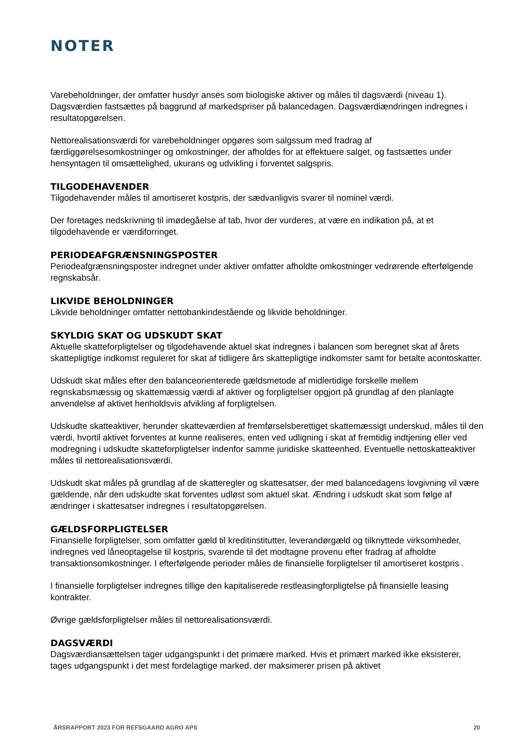NOTER
Varebeholdninger, der omfatter husdyr anses som biologiske aktiver og måles til dagsværdi (niveau 1). Dagsværdien fastsættes på baggrund af markedspriser på balancedagen. Dagsværdiændringen indregnes i resultatopgørelsen.
Nettorealisationsværdi for varebeholdninger opgøres som salgssum med fradrag af færdiggørelsesomkostninger og omkostninger, der afholdes for at effektuere salget, og fastsættes under hensyntagen til omsættelighed, ukurans og udvikling i forventet salgspris.
TILGODEHAVENDER
Tilgodehavender måles til amortiseret kostpris, der sædvanligvis svarer til nominel værdi.
Der foretages nedskrivning til imødegåelse af tab, hvor der vurderes, at være en indikation på, at et tilgodehavende er værdiforringet.
PERIODEAFGRÆNSNINGSPOSTER
Periodeafgrænsningsposter indregnet under aktiver omfatter afholdte omkostninger vedrørende efterfølgende regnskabsår.
LIKVIDE BEHOLDNINGER
Likvide beholdninger omfatter nettobankindestående og likvide beholdninger.
SKYLDIG SKAT OG UDSKUDT SKAT
Aktuelle skatteforpligtelser og tilgodehavende aktuel skat indregnes i balancen som beregnet skat af årets skattepligtige indkomst reguleret for skat af tidligere års skattepligtige indkomster samt for betalte acontoskatter.
Udskudt skat måles efter den balanceorienterede gældsmetode af midlertidige forskelle mellem regnskabsmæssig og skattemæssig værdi af aktiver og forpligtelser opgjort på grundlag af den planlagte anvendelse af aktivet henholdsvis afvikling af forpligtelsen.
Udskudte skatteaktiver, herunder skatteværdien af fremførselsberettiget skattemæssigt underskud, måles til den værdi, hvortil aktivet forventes at kunne realiseres, enten ved udligning i skat af fremtidig indtjening eller ved modregning i udskudte skatteforpligtelser indenfor samme juridiske skatteenhed. Eventuelle nettoskatteaktiver måles til nettorealisationsværdi.
Udskudt skat måles på grundlag af de skatteregler og skattesatser, der med balancedagens lovgivning vil være gældende, når den udskudte skat forventes udløst som aktuel skat. Ændring i udskudt skat som følge af ændringer i skattesatser indregnes i resultatopgørelsen.
GÆLDSFORPLIGTELSER
Finansielle forpligtelser, som omfatter gæld til kreditinstitutter, leverandørgæld og tilknyttede virksomheder, indregnes ved låneoptagelse til kostpris, svarende til det modtagne provenu efter fradrag af afholdte transaktionsomkostninger. I efterfølgende perioder måles de finansielle forpligtelser til amortiseret kostpris .
I finansielle forpligtelser indregnes tillige den kapitaliserede restleasingforpligtelse på finansielle leasing kontrakter.
Øvrige gældsforpligtelser måles til nettorealisationsværdi.
DAGSVÆRDI
Dagsværdiansættelsen tager udgangspunkt i det primære marked. Hvis et primært marked ikke eksisterer, tages udgangspunkt i det mest fordelagtige marked, der maksimerer prisen på aktivet
ÅRSRAPPORT 2023 FOR REFSGAARD AGRO APS 20